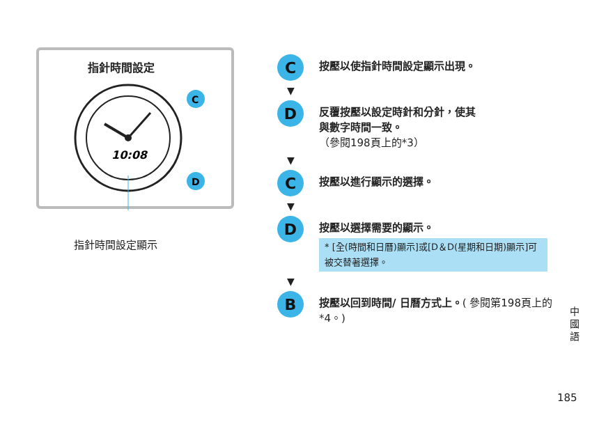指針時間設定
10:08
C
D
指針時間設定顯示
C
按壓以使指針時間設定顯示出現。
▼
D
反覆按壓以設定時針和分針，使其
與數字時間一致。
（參閱198頁上的*3）
▼
C
按壓以進行顯示的選擇。
▼
D
按壓以選擇需要的顯示。
* [全(時間和日曆)顯示]或[D＆D(星期和日期)顯示]可被交替著選擇。
▼
B
按壓以回到時間/ 日曆方式上。( 參閱第198頁上的*4。)
中國語
185